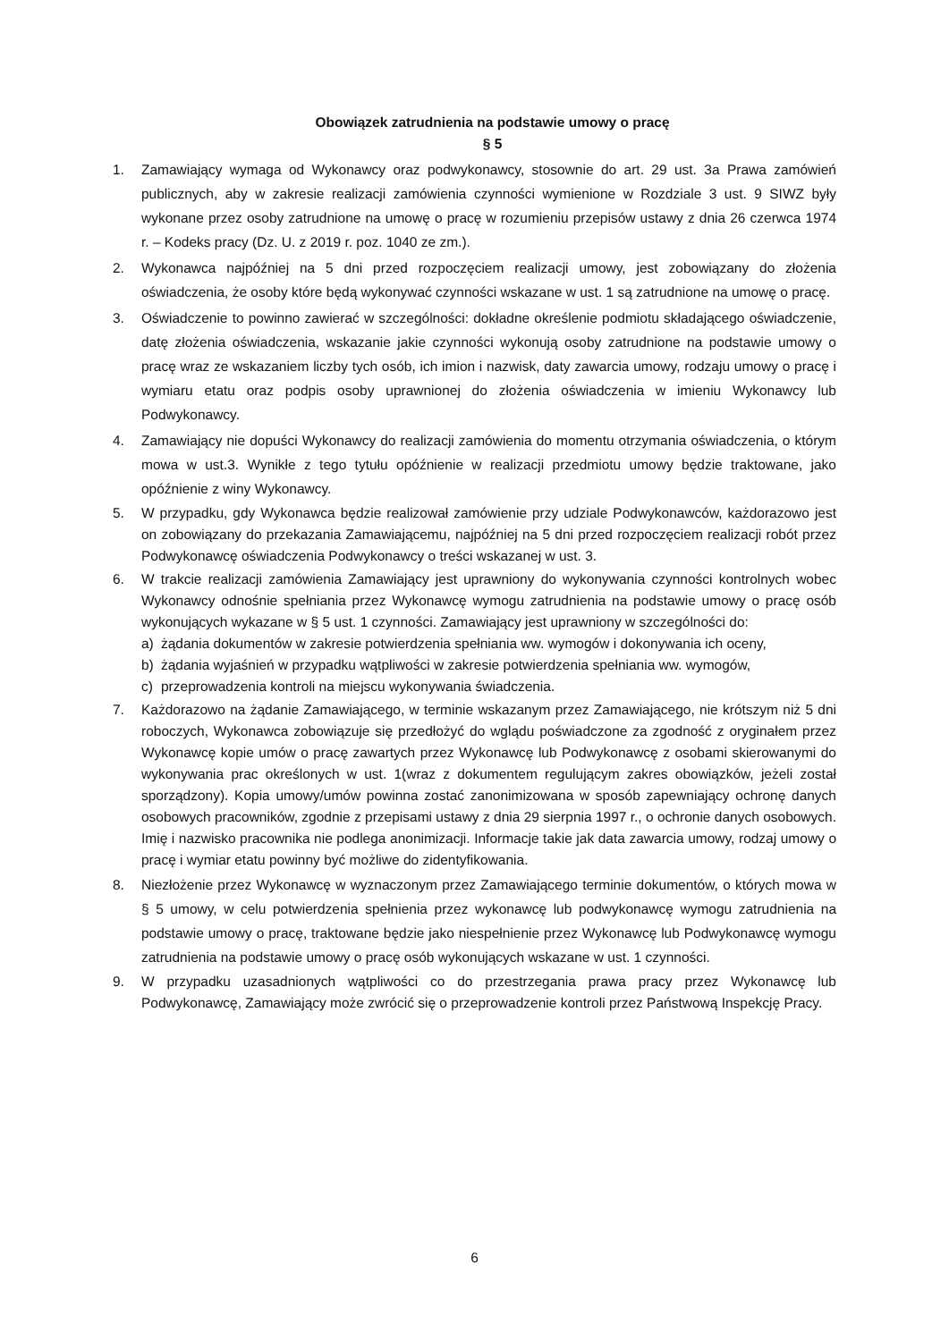Obowiązek zatrudnienia na podstawie umowy o pracę
§ 5
1. Zamawiający wymaga od Wykonawcy oraz podwykonawcy, stosownie do art. 29 ust. 3a Prawa zamówień publicznych, aby w zakresie realizacji zamówienia czynności wymienione w Rozdziale 3 ust. 9 SIWZ były wykonane przez osoby zatrudnione na umowę o pracę w rozumieniu przepisów ustawy z dnia 26 czerwca 1974 r. – Kodeks pracy (Dz. U. z 2019 r. poz. 1040 ze zm.).
2. Wykonawca najpóźniej na 5 dni przed rozpoczęciem realizacji umowy, jest zobowiązany do złożenia oświadczenia, że osoby które będą wykonywać czynności wskazane w ust. 1 są zatrudnione na umowę o pracę.
3. Oświadczenie to powinno zawierać w szczególności: dokładne określenie podmiotu składającego oświadczenie, datę złożenia oświadczenia, wskazanie jakie czynności wykonują osoby zatrudnione na podstawie umowy o pracę wraz ze wskazaniem liczby tych osób, ich imion i nazwisk, daty zawarcia umowy, rodzaju umowy o pracę i wymiaru etatu oraz podpis osoby uprawnionej do złożenia oświadczenia w imieniu Wykonawcy lub Podwykonawcy.
4. Zamawiający nie dopuści Wykonawcy do realizacji zamówienia do momentu otrzymania oświadczenia, o którym mowa w ust.3. Wynikłe z tego tytułu opóźnienie w realizacji przedmiotu umowy będzie traktowane, jako opóźnienie z winy Wykonawcy.
5. W przypadku, gdy Wykonawca będzie realizował zamówienie przy udziale Podwykonawców, każdorazowo jest on zobowiązany do przekazania Zamawiającemu, najpóźniej na 5 dni przed rozpoczęciem realizacji robót przez Podwykonawcę oświadczenia Podwykonawcy o treści wskazanej w ust. 3.
6. W trakcie realizacji zamówienia Zamawiający jest uprawniony do wykonywania czynności kontrolnych wobec Wykonawcy odnośnie spełniania przez Wykonawcę wymogu zatrudnienia na podstawie umowy o pracę osób wykonujących wykazane w § 5 ust. 1 czynności. Zamawiający jest uprawniony w szczególności do:
a) żądania dokumentów w zakresie potwierdzenia spełniania ww. wymogów i dokonywania ich oceny,
b) żądania wyjaśnień w przypadku wątpliwości w zakresie potwierdzenia spełniania ww. wymogów,
c) przeprowadzenia kontroli na miejscu wykonywania świadczenia.
7. Każdorazowo na żądanie Zamawiającego, w terminie wskazanym przez Zamawiającego, nie krótszym niż 5 dni roboczych, Wykonawca zobowiązuje się przedłożyć do wglądu poświadczone za zgodność z oryginałem przez Wykonawcę kopie umów o pracę zawartych przez Wykonawcę lub Podwykonawcę z osobami skierowanymi do wykonywania prac określonych w ust. 1(wraz z dokumentem regulującym zakres obowiązków, jeżeli został sporządzony). Kopia umowy/umów powinna zostać zanonimizowana w sposób zapewniający ochronę danych osobowych pracowników, zgodnie z przepisami ustawy z dnia 29 sierpnia 1997 r., o ochronie danych osobowych. Imię i nazwisko pracownika nie podlega anonimizacji. Informacje takie jak data zawarcia umowy, rodzaj umowy o pracę i wymiar etatu powinny być możliwe do zidentyfikowania.
8. Niezłożenie przez Wykonawcę w wyznaczonym przez Zamawiającego terminie dokumentów, o których mowa w § 5 umowy, w celu potwierdzenia spełnienia przez wykonawcę lub podwykonawcę wymogu zatrudnienia na podstawie umowy o pracę, traktowane będzie jako niespełnienie przez Wykonawcę lub Podwykonawcę wymogu zatrudnienia na podstawie umowy o pracę osób wykonujących wskazane w ust. 1 czynności.
9. W przypadku uzasadnionych wątpliwości co do przestrzegania prawa pracy przez Wykonawcę lub Podwykonawcę, Zamawiający może zwrócić się o przeprowadzenie kontroli przez Państwową Inspekcję Pracy.
6